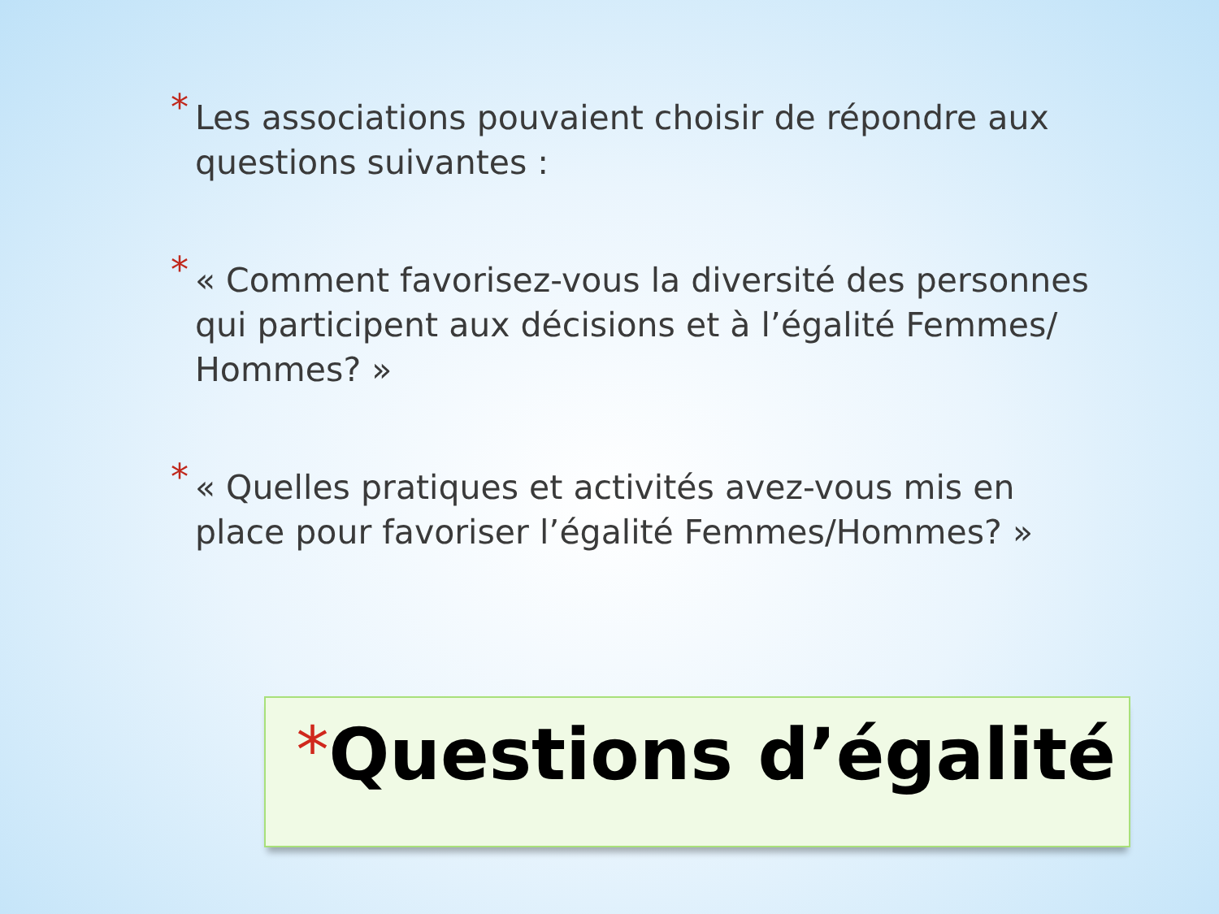* Les associations pouvaient choisir de répondre aux questions suivantes :
* « Comment favorisez-vous la diversité des personnes qui participent aux décisions et à l’égalité Femmes/ Hommes? »
* « Quelles pratiques et activités avez-vous mis en place pour favoriser l’égalité Femmes/Hommes? »
*Questions d’égalité